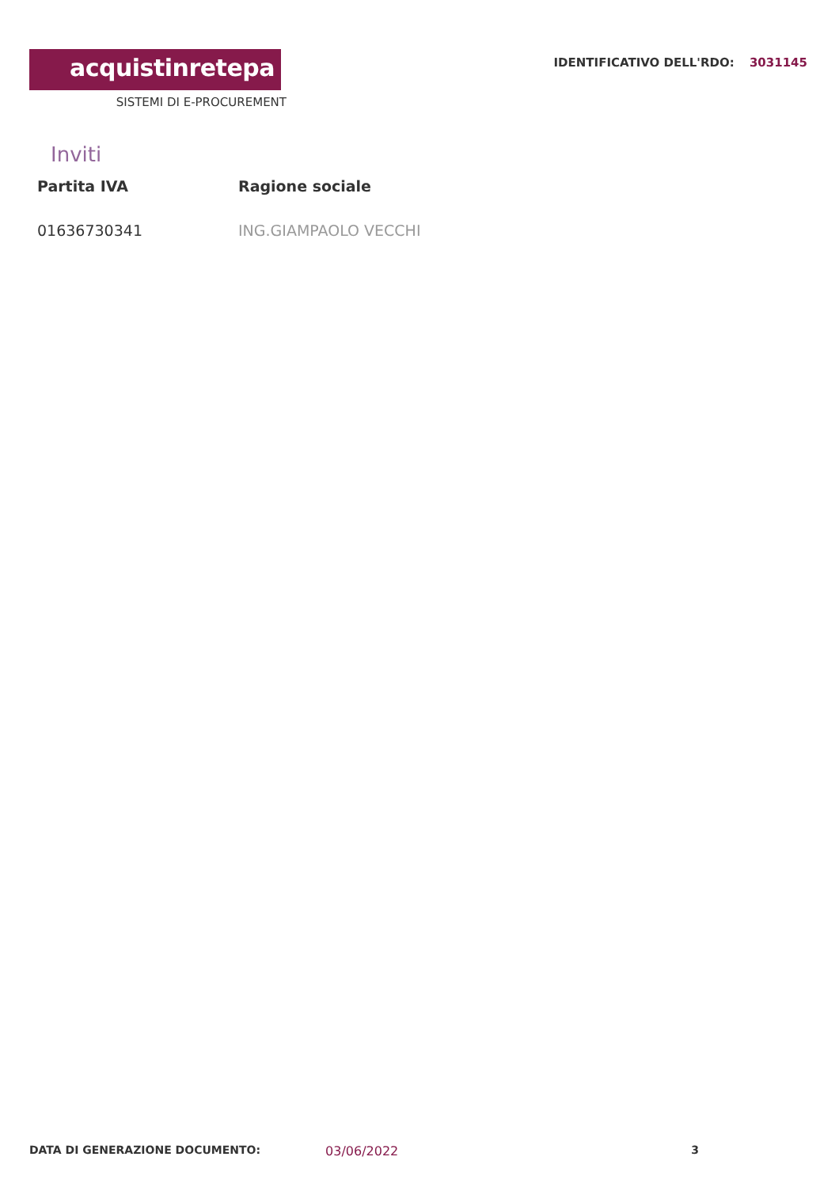acquistinretepa
SISTEMI DI E-PROCUREMENT
IDENTIFICATIVO DELL'RDO: 3031145
Inviti
| Partita IVA | Ragione sociale |
| --- | --- |
| 01636730341 | ING.GIAMPAOLO VECCHI |
DATA DI GENERAZIONE DOCUMENTO: 03/06/2022 3